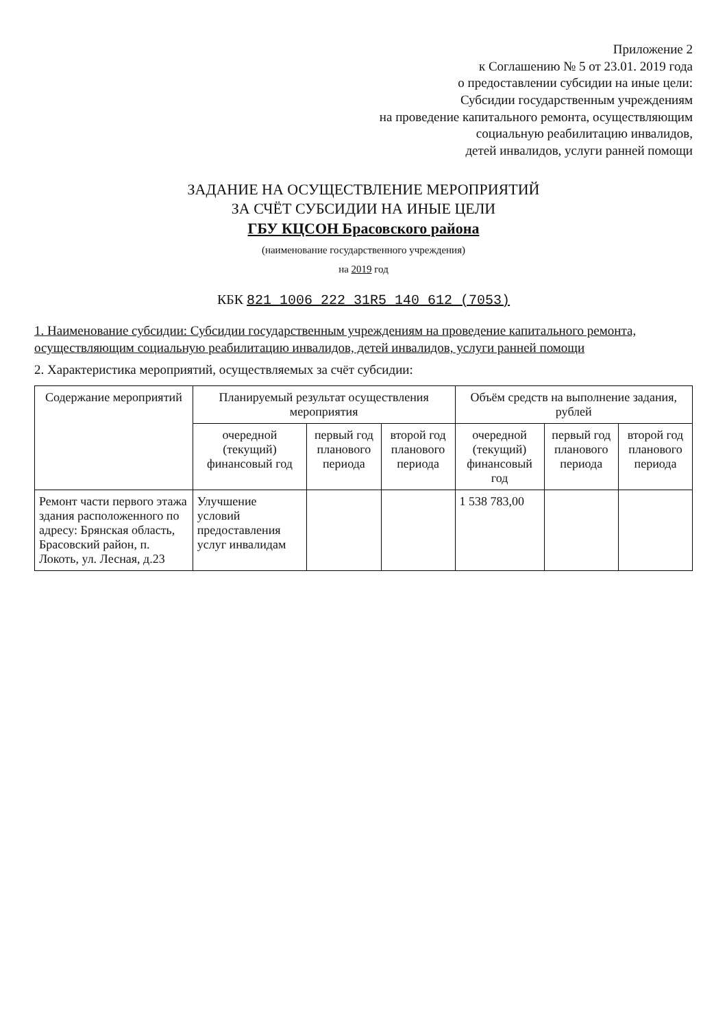Приложение 2
к Соглашению № 5 от 23.01. 2019 года
о предоставлении субсидии на иные цели:
Субсидии государственным учреждениям
на проведение капитального ремонта, осуществляющим
социальную реабилитацию инвалидов,
детей инвалидов, услуги ранней помощи
ЗАДАНИЕ НА ОСУЩЕСТВЛЕНИЕ МЕРОПРИЯТИЙ
ЗА СЧЁТ СУБСИДИИ НА ИНЫЕ ЦЕЛИ
ГБУ КЦСОН Брасовского района
(наименование государственного учреждения)
на 2019 год
КБК 821 1006 222 31R5 140 612 (7053)
1. Наименование субсидии: Субсидии государственным учреждениям на проведение капитального ремонта, осуществляющим социальную реабилитацию инвалидов, детей инвалидов, услуги ранней помощи
2. Характеристика мероприятий, осуществляемых за счёт субсидии:
| Содержание мероприятий | Планируемый результат осуществления мероприятия | | | Объём средств на выполнение задания, рублей | | |
| --- | --- | --- | --- | --- | --- | --- |
| | очередной (текущий) финансовый год | первый год планового периода | второй год планового периода | очередной (текущий) финансовый год | первый год планового периода | второй год планового периода |
| Ремонт части первого этажа здания расположенного по адресу: Брянская область, Брасовский район, п. Локоть, ул. Лесная, д.23 | Улучшение условий предоставления услуг инвалидам | | | 1 538 783,00 | | |